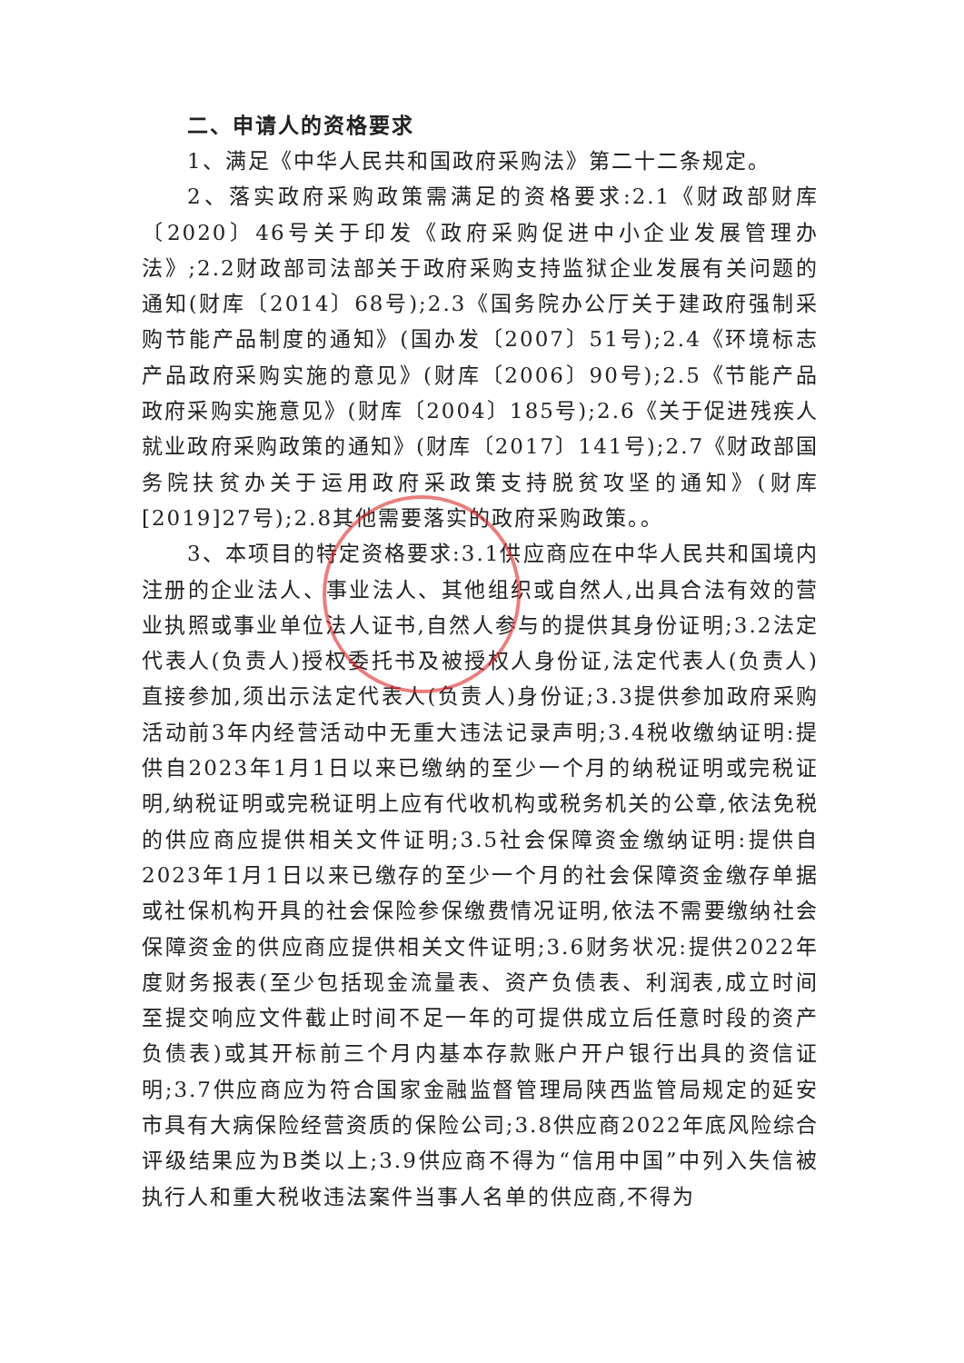二、申请人的资格要求
1、满足《中华人民共和国政府采购法》第二十二条规定。
2、落实政府采购政策需满足的资格要求:2.1《财政部财库〔2020〕46号关于印发《政府采购促进中小企业发展管理办法》;2.2财政部司法部关于政府采购支持监狱企业发展有关问题的通知(财库〔2014〕68号);2.3《国务院办公厅关于建政府强制采购节能产品制度的通知》(国办发〔2007〕51号);2.4《环境标志产品政府采购实施的意见》(财库〔2006〕90号);2.5《节能产品政府采购实施意见》(财库〔2004〕185号);2.6《关于促进残疾人就业政府采购政策的通知》(财库〔2017〕141号);2.7《财政部国务院扶贫办关于运用政府采政策支持脱贫攻坚的通知》(财库[2019]27号);2.8其他需要落实的政府采购政策。。
3、本项目的特定资格要求:3.1供应商应在中华人民共和国境内注册的企业法人、事业法人、其他组织或自然人,出具合法有效的营业执照或事业单位法人证书,自然人参与的提供其身份证明;3.2法定代表人(负责人)授权委托书及被授权人身份证,法定代表人(负责人)直接参加,须出示法定代表人(负责人)身份证;3.3提供参加政府采购活动前3年内经营活动中无重大违法记录声明;3.4税收缴纳证明:提供自2023年1月1日以来已缴纳的至少一个月的纳税证明或完税证明,纳税证明或完税证明上应有代收机构或税务机关的公章,依法免税的供应商应提供相关文件证明;3.5社会保障资金缴纳证明:提供自2023年1月1日以来已缴存的至少一个月的社会保障资金缴存单据或社保机构开具的社会保险参保缴费情况证明,依法不需要缴纳社会保障资金的供应商应提供相关文件证明;3.6财务状况:提供2022年度财务报表(至少包括现金流量表、资产负债表、利润表,成立时间至提交响应文件截止时间不足一年的可提供成立后任意时段的资产负债表)或其开标前三个月内基本存款账户开户银行出具的资信证明;3.7供应商应为符合国家金融监督管理局陕西监管局规定的延安市具有大病保险经营资质的保险公司;3.8供应商2022年底风险综合评级结果应为B类以上;3.9供应商不得为“信用中国”中列入失信被执行人和重大税收违法案件当事人名单的供应商,不得为